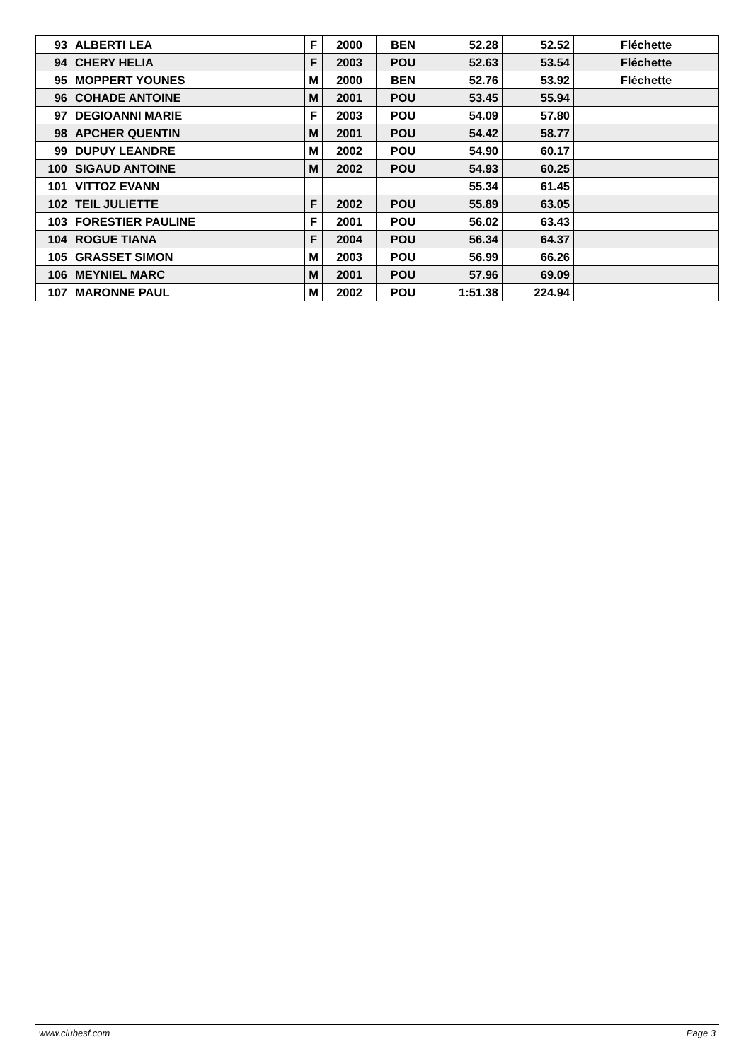| 93 | ALBERTI LEA | F | 2000 | BEN | 52.28 | 52.52 | Fléchette |
| 94 | CHERY HELIA | F | 2003 | POU | 52.63 | 53.54 | Fléchette |
| 95 | MOPPERT YOUNES | M | 2000 | BEN | 52.76 | 53.92 | Fléchette |
| 96 | COHADE ANTOINE | M | 2001 | POU | 53.45 | 55.94 | |
| 97 | DEGIOANNI MARIE | F | 2003 | POU | 54.09 | 57.80 | |
| 98 | APCHER QUENTIN | M | 2001 | POU | 54.42 | 58.77 | |
| 99 | DUPUY LEANDRE | M | 2002 | POU | 54.90 | 60.17 | |
| 100 | SIGAUD ANTOINE | M | 2002 | POU | 54.93 | 60.25 | |
| 101 | VITTOZ EVANN | | | | 55.34 | 61.45 | |
| 102 | TEIL JULIETTE | F | 2002 | POU | 55.89 | 63.05 | |
| 103 | FORESTIER PAULINE | F | 2001 | POU | 56.02 | 63.43 | |
| 104 | ROGUE TIANA | F | 2004 | POU | 56.34 | 64.37 | |
| 105 | GRASSET SIMON | M | 2003 | POU | 56.99 | 66.26 | |
| 106 | MEYNIEL MARC | M | 2001 | POU | 57.96 | 69.09 | |
| 107 | MARONNE PAUL | M | 2002 | POU | 1:51.38 | 224.94 | |
www.clubesf.com Page 3